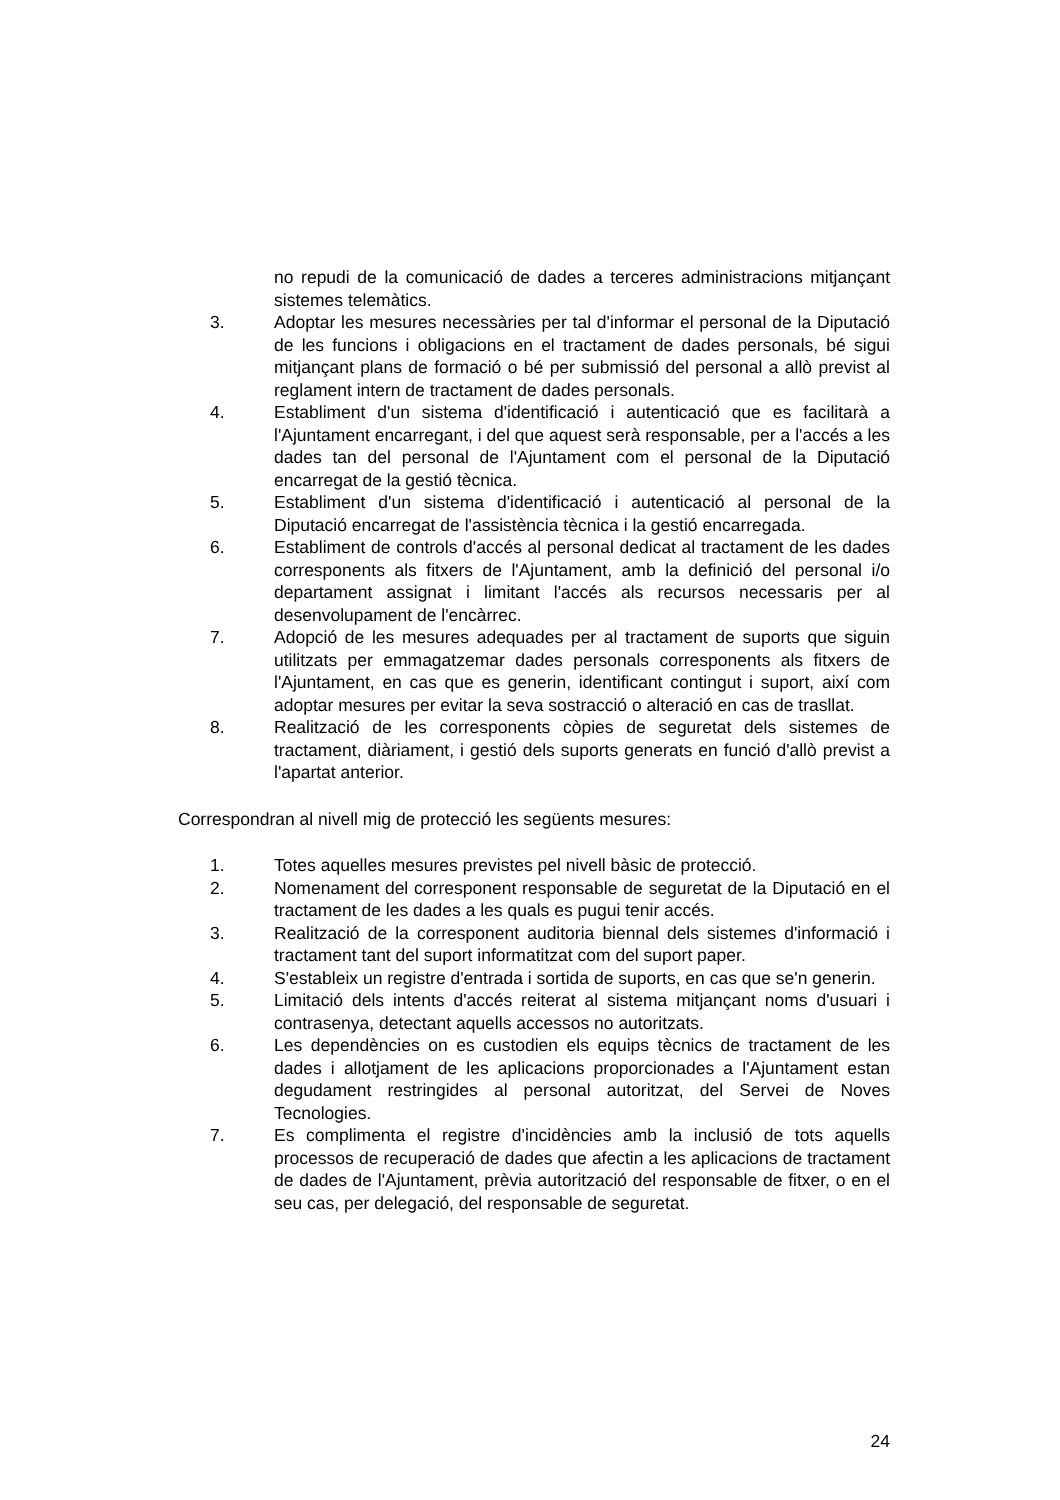no repudi de la comunicació de dades a terceres administracions mitjançant sistemes telemàtics.
3. Adoptar les mesures necessàries per tal d'informar el personal de la Diputació de les funcions i obligacions en el tractament de dades personals, bé sigui mitjançant plans de formació o bé per submissió del personal a allò previst al reglament intern de tractament de dades personals.
4. Establiment d'un sistema d'identificació i autenticació que es facilitarà a l'Ajuntament encarregant, i del que aquest serà responsable, per a l'accés a les dades tan del personal de l'Ajuntament com el personal de la Diputació encarregat de la gestió tècnica.
5. Establiment d'un sistema d'identificació i autenticació al personal de la Diputació encarregat de l'assistència tècnica i la gestió encarregada.
6. Establiment de controls d'accés al personal dedicat al tractament de les dades corresponents als fitxers de l'Ajuntament, amb la definició del personal i/o departament assignat i limitant l'accés als recursos necessaris per al desenvolupament de l'encàrrec.
7. Adopció de les mesures adequades per al tractament de suports que siguin utilitzats per emmagatzemar dades personals corresponents als fitxers de l'Ajuntament, en cas que es generin, identificant contingut i suport, així com adoptar mesures per evitar la seva sostracció o alteració en cas de trasllat.
8. Realització de les corresponents còpies de seguretat dels sistemes de tractament, diàriament, i gestió dels suports generats en funció d'allò previst a l'apartat anterior.
Correspondran al nivell mig de protecció les següents mesures:
1. Totes aquelles mesures previstes pel nivell bàsic de protecció.
2. Nomenament del corresponent responsable de seguretat de la Diputació en el tractament de les dades a les quals es pugui tenir accés.
3. Realització de la corresponent auditoria biennal dels sistemes d'informació i tractament tant del suport informatitzat com del suport paper.
4. S'estableix un registre d'entrada i sortida de suports, en cas que se'n generin.
5. Limitació dels intents d'accés reiterat al sistema mitjançant noms d'usuari i contrasenya, detectant aquells accessos no autoritzats.
6. Les dependències on es custodien els equips tècnics de tractament de les dades i allotjament de les aplicacions proporcionades a l'Ajuntament estan degudament restringides al personal autoritzat, del Servei de Noves Tecnologies.
7. Es complimenta el registre d'incidències amb la inclusió de tots aquells processos de recuperació de dades que afectin a les aplicacions de tractament de dades de l'Ajuntament, prèvia autorització del responsable de fitxer, o en el seu cas, per delegació, del responsable de seguretat.
24